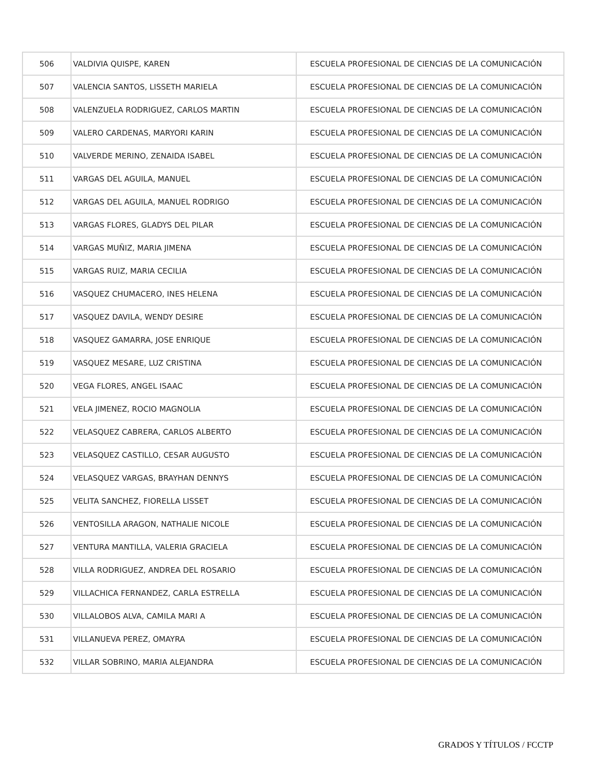| 506 | VALDIVIA QUISPE, KAREN | ESCUELA PROFESIONAL DE CIENCIAS DE LA COMUNICACIÓN |
| 507 | VALENCIA SANTOS, LISSETH MARIELA | ESCUELA PROFESIONAL DE CIENCIAS DE LA COMUNICACIÓN |
| 508 | VALENZUELA RODRIGUEZ, CARLOS MARTIN | ESCUELA PROFESIONAL DE CIENCIAS DE LA COMUNICACIÓN |
| 509 | VALERO CARDENAS, MARYORI KARIN | ESCUELA PROFESIONAL DE CIENCIAS DE LA COMUNICACIÓN |
| 510 | VALVERDE MERINO, ZENAIDA ISABEL | ESCUELA PROFESIONAL DE CIENCIAS DE LA COMUNICACIÓN |
| 511 | VARGAS DEL AGUILA, MANUEL | ESCUELA PROFESIONAL DE CIENCIAS DE LA COMUNICACIÓN |
| 512 | VARGAS DEL AGUILA, MANUEL RODRIGO | ESCUELA PROFESIONAL DE CIENCIAS DE LA COMUNICACIÓN |
| 513 | VARGAS FLORES, GLADYS DEL PILAR | ESCUELA PROFESIONAL DE CIENCIAS DE LA COMUNICACIÓN |
| 514 | VARGAS MUÑIZ, MARIA JIMENA | ESCUELA PROFESIONAL DE CIENCIAS DE LA COMUNICACIÓN |
| 515 | VARGAS RUIZ, MARIA CECILIA | ESCUELA PROFESIONAL DE CIENCIAS DE LA COMUNICACIÓN |
| 516 | VASQUEZ CHUMACERO, INES HELENA | ESCUELA PROFESIONAL DE CIENCIAS DE LA COMUNICACIÓN |
| 517 | VASQUEZ DAVILA, WENDY DESIRE | ESCUELA PROFESIONAL DE CIENCIAS DE LA COMUNICACIÓN |
| 518 | VASQUEZ GAMARRA, JOSE ENRIQUE | ESCUELA PROFESIONAL DE CIENCIAS DE LA COMUNICACIÓN |
| 519 | VASQUEZ MESARE, LUZ CRISTINA | ESCUELA PROFESIONAL DE CIENCIAS DE LA COMUNICACIÓN |
| 520 | VEGA FLORES, ANGEL ISAAC | ESCUELA PROFESIONAL DE CIENCIAS DE LA COMUNICACIÓN |
| 521 | VELA JIMENEZ, ROCIO MAGNOLIA | ESCUELA PROFESIONAL DE CIENCIAS DE LA COMUNICACIÓN |
| 522 | VELASQUEZ CABRERA, CARLOS ALBERTO | ESCUELA PROFESIONAL DE CIENCIAS DE LA COMUNICACIÓN |
| 523 | VELASQUEZ CASTILLO, CESAR AUGUSTO | ESCUELA PROFESIONAL DE CIENCIAS DE LA COMUNICACIÓN |
| 524 | VELASQUEZ VARGAS, BRAYHAN DENNYS | ESCUELA PROFESIONAL DE CIENCIAS DE LA COMUNICACIÓN |
| 525 | VELITA SANCHEZ, FIORELLA LISSET | ESCUELA PROFESIONAL DE CIENCIAS DE LA COMUNICACIÓN |
| 526 | VENTOSILLA ARAGON, NATHALIE NICOLE | ESCUELA PROFESIONAL DE CIENCIAS DE LA COMUNICACIÓN |
| 527 | VENTURA MANTILLA, VALERIA GRACIELA | ESCUELA PROFESIONAL DE CIENCIAS DE LA COMUNICACIÓN |
| 528 | VILLA RODRIGUEZ, ANDREA DEL ROSARIO | ESCUELA PROFESIONAL DE CIENCIAS DE LA COMUNICACIÓN |
| 529 | VILLACHICA FERNANDEZ, CARLA ESTRELLA | ESCUELA PROFESIONAL DE CIENCIAS DE LA COMUNICACIÓN |
| 530 | VILLALOBOS ALVA, CAMILA MARI A | ESCUELA PROFESIONAL DE CIENCIAS DE LA COMUNICACIÓN |
| 531 | VILLANUEVA PEREZ, OMAYRA | ESCUELA PROFESIONAL DE CIENCIAS DE LA COMUNICACIÓN |
| 532 | VILLAR SOBRINO, MARIA ALEJANDRA | ESCUELA PROFESIONAL DE CIENCIAS DE LA COMUNICACIÓN |
GRADOS Y TÍTULOS / FCCTP